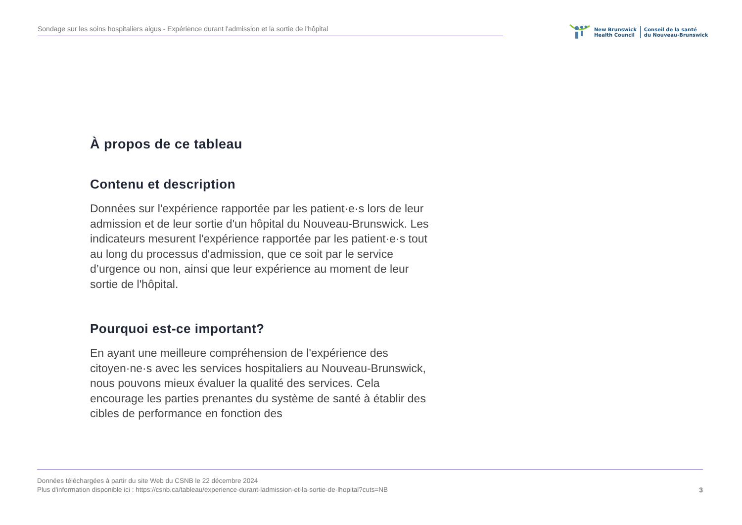Sondage sur les soins hospitaliers aigus - Expérience durant l'admission et la sortie de l'hôpital
New Brunswick
Health Council
Conseil de la santé
du Nouveau-Brunswick
À propos de ce tableau
Contenu et description
Données sur l'expérience rapportée par les patient·e·s lors de leur admission et de leur sortie d'un hôpital du Nouveau-Brunswick. Les indicateurs mesurent l'expérience rapportée par les patient·e·s tout au long du processus d'admission, que ce soit par le service d’urgence ou non, ainsi que leur expérience au moment de leur sortie de l'hôpital.
Pourquoi est-ce important?
En ayant une meilleure compréhension de l'expérience des citoyen·ne·s avec les services hospitaliers au Nouveau-Brunswick, nous pouvons mieux évaluer la qualité des services. Cela encourage les parties prenantes du système de santé à établir des cibles de performance en fonction des
Données téléchargées à partir du site Web du CSNB le 22 décembre 2024
Plus d'information disponible ici : https://csnb.ca/tableau/experience-durant-ladmission-et-la-sortie-de-lhopital?cuts=NB
3